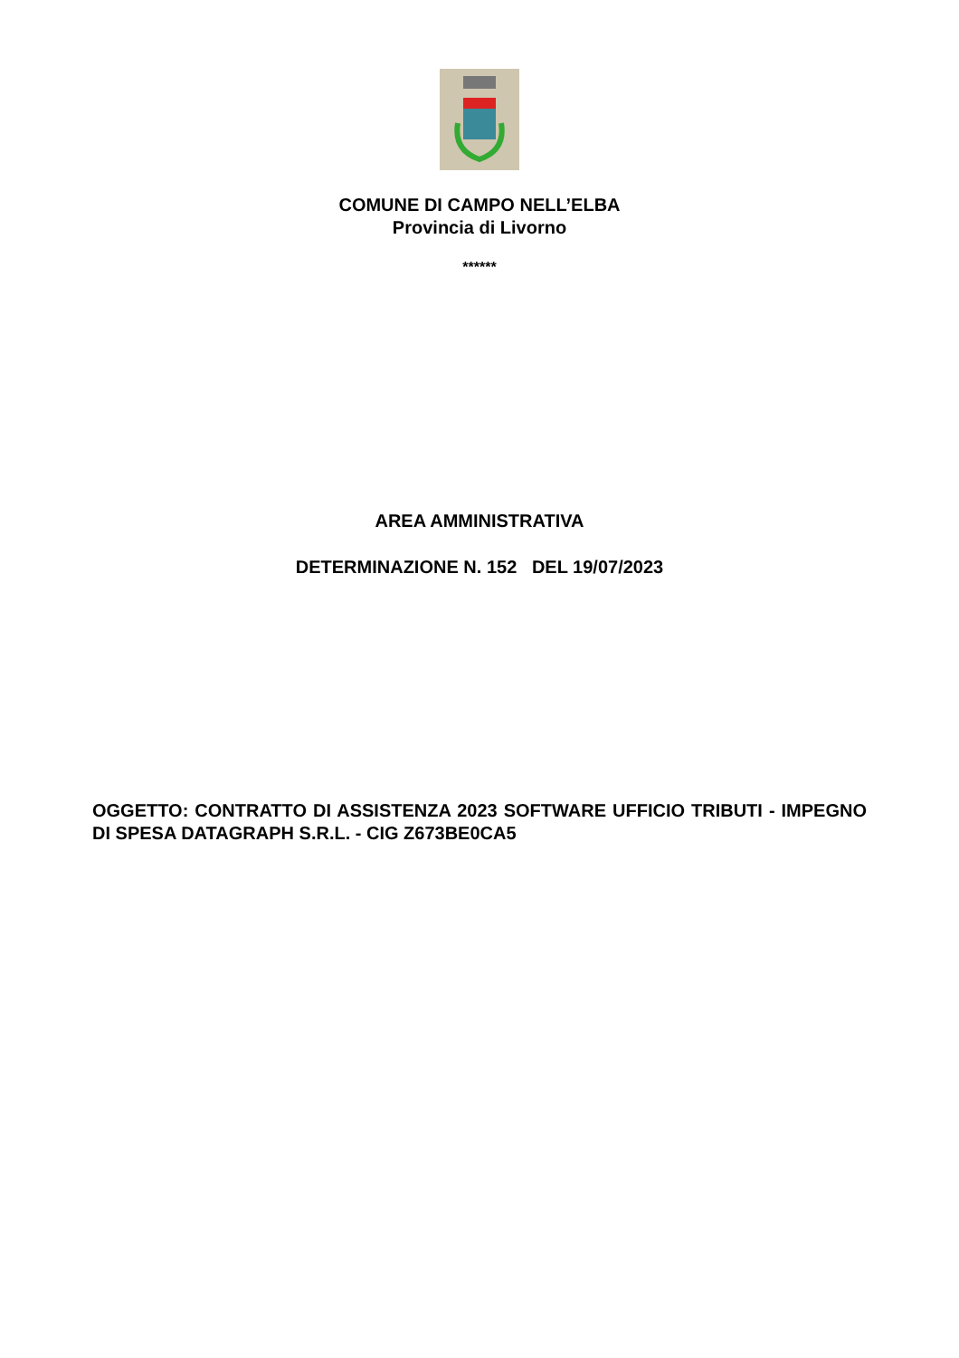COMUNE DI CAMPO NELL’ELBA
Provincia di Livorno
******
AREA AMMINISTRATIVA
DETERMINAZIONE N. 152 DEL 19/07/2023
OGGETTO: CONTRATTO DI ASSISTENZA 2023 SOFTWARE UFFICIO TRIBUTI - IMPEGNO DI SPESA DATAGRAPH S.R.L. - CIG Z673BE0CA5